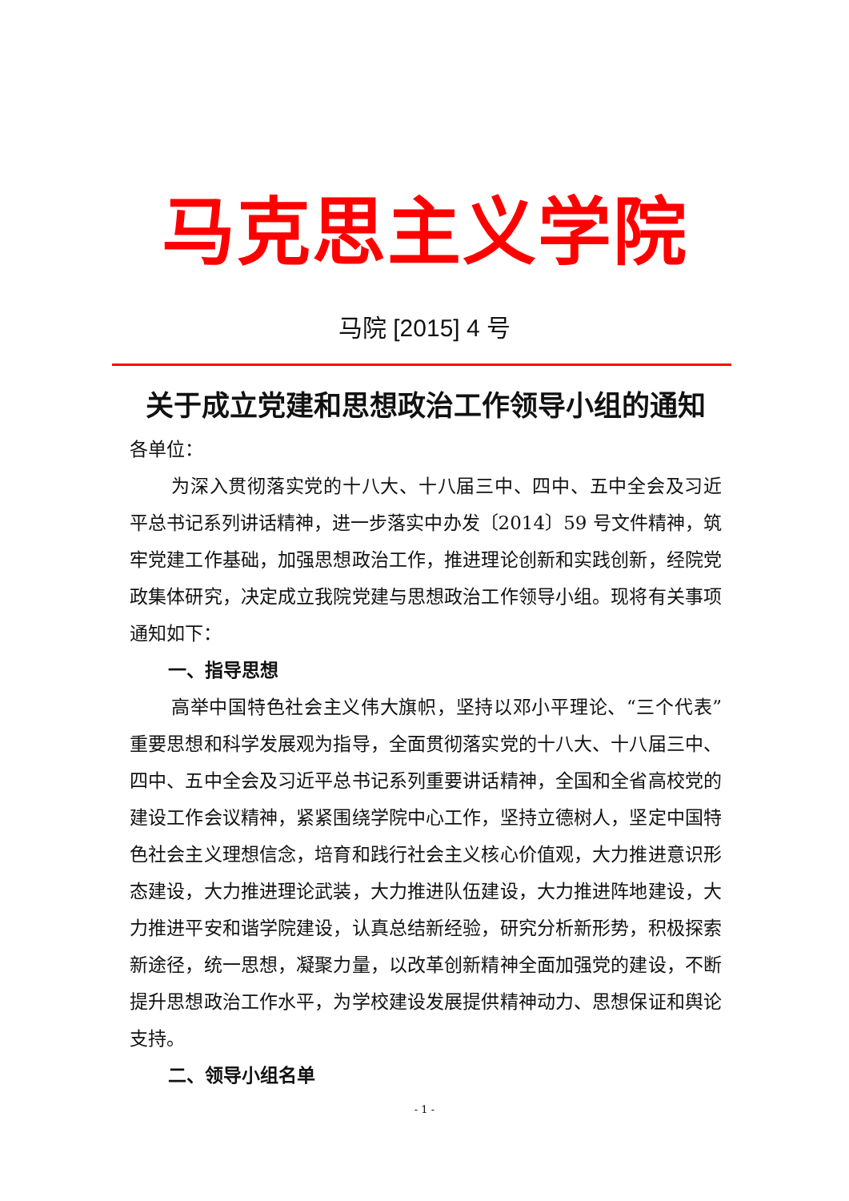马克思主义学院
马院 [2015] 4 号
关于成立党建和思想政治工作领导小组的通知
各单位：
为深入贯彻落实党的十八大、十八届三中、四中、五中全会及习近平总书记系列讲话精神，进一步落实中办发〔2014〕59 号文件精神，筑牢党建工作基础，加强思想政治工作，推进理论创新和实践创新，经院党政集体研究，决定成立我院党建与思想政治工作领导小组。现将有关事项通知如下：
一、指导思想
高举中国特色社会主义伟大旗帜，坚持以邓小平理论、“三个代表”重要思想和科学发展观为指导，全面贯彻落实党的十八大、十八届三中、四中、五中全会及习近平总书记系列重要讲话精神，全国和全省高校党的建设工作会议精神，紧紧围绕学院中心工作，坚持立德树人，坚定中国特色社会主义理想信念，培育和践行社会主义核心价值观，大力推进意识形态建设，大力推进理论武装，大力推进队伍建设，大力推进阵地建设，大力推进平安和谐学院建设，认真总结新经验，研究分析新形势，积极探索新途径，统一思想，凝聚力量，以改革创新精神全面加强党的建设，不断提升思想政治工作水平，为学校建设发展提供精神动力、思想保证和舆论支持。
二、领导小组名单
- 1 -